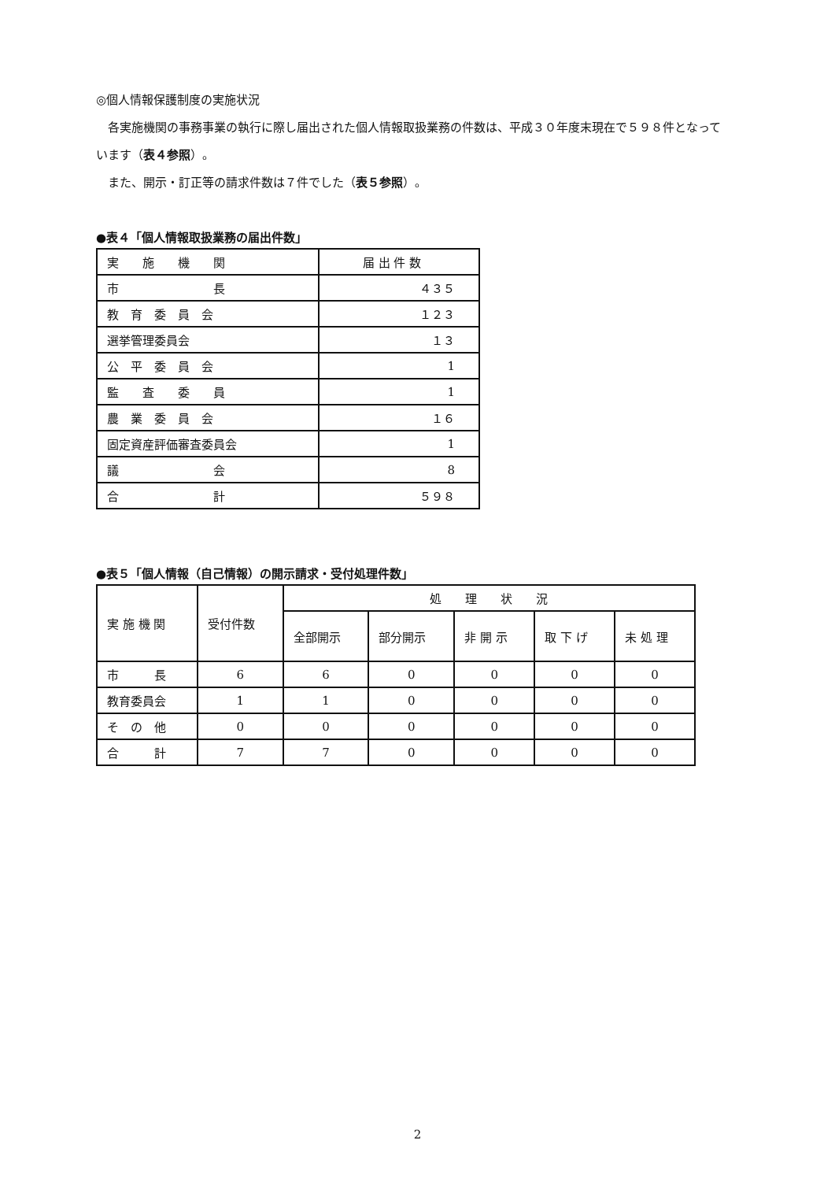◎個人情報保護制度の実施状況
　各実施機関の事務事業の執行に際し届出された個人情報取扱業務の件数は、平成３０年度末現在で５９８件となっています（表４参照）。
　また、開示・訂正等の請求件数は７件でした（表５参照）。
●表４「個人情報取扱業務の届出件数」
| 実 施 機 関 | 届 出 件 数 |
| 市 長 | ４３５ |
| 教 育 委 員 会 | １２３ |
| 選挙管理委員会 | １３ |
| 公 平 委 員 会 | 1 |
| 監 査 委 員 | 1 |
| 農 業 委 員 会 | １６ |
| 固定資産評価審査委員会 | 1 |
| 議 会 | 8 |
| 合 計 | ５９８ |
●表５「個人情報（自己情報）の開示請求・受付処理件数」
| 実 施 機 関 | 受付件数 | 処 理 状 況 | | | | |
| | | 全部開示 | 部分開示 | 非 開 示 | 取 下 げ | 未 処 理 |
| 市 長 | 6 | 6 | 0 | 0 | 0 | 0 |
| 教育委員会 | 1 | 1 | 0 | 0 | 0 | 0 |
| そ の 他 | 0 | 0 | 0 | 0 | 0 | 0 |
| 合 計 | 7 | 7 | 0 | 0 | 0 | 0 |
2